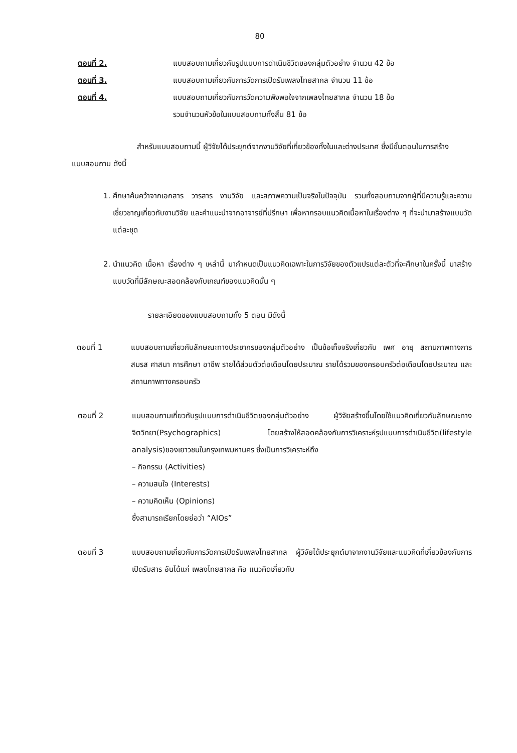80
ตอนที่ 2. แบบสอบถามเกี่ยวกับรูปแบบการดำเนินชีวิตของกลุ่มตัวอย่าง จำนวน 42 ข้อ
ตอนที่ 3. แบบสอบถามเกี่ยวกับการวัดการเปิดรับเพลงไทยสากล จำนวน 11 ข้อ
ตอนที่ 4. แบบสอบถามเกี่ยวกับการวัดความพึงพอใจจากเพลงไทยสากล จำนวน 18 ข้อ
รวมจำนวนหัวข้อในแบบสอบถามทั้งสิ้น 81 ข้อ
สำหรับแบบสอบถามนี้ ผู้วิจัยได้ประยุกต์จากงานวิจัยที่เกี่ยวข้องทั้งในและต่างประเทศ ซึ่งมีขั้นตอนในการสร้างแบบสอบถาม ดังนี้
1. ศึกษาค้นคว้าจากเอกสาร วารสาร งานวิจัย และสภาพความเป็นจริงในปัจจุบัน รวมทั้งสอบถามจากผู้ที่มีความรู้และความเชี่ยวชาญเกี่ยวกับงานวิจัย และคำแนะนำจากอาจารย์ที่ปรึกษา เพื่อหากรอบแนวคิดเนื้อหาในเรื่องต่าง ๆ ที่จะนำมาสร้างแบบวัดแต่ละชุด
2. นำแนวคิด เนื้อหา เรื่องต่าง ๆ เหล่านี้ มากำหนดเป็นแนวคิดเฉพาะในการวิจัยของตัวแปรแต่ละตัวที่จะศึกษาในครั้งนี้ มาสร้างแบบวัดที่มีลักษณะสอดคล้องกับเกณฑ์ของแนวคิดนั้น ๆ
รายละเอียดของแบบสอบถามทั้ง 5 ตอน มีดังนี้
ตอนที่ 1 แบบสอบถามเกี่ยวกับลักษณะทางประชากรของกลุ่มตัวอย่าง เป็นข้อเท็จจริงเกี่ยวกับ เพศ อายุ สถานภาพทางการสมรส ศาสนา การศึกษา อาชีพ รายได้ส่วนตัวต่อเดือนโดยประมาณ รายได้รวมของครอบครัวต่อเดือนโดยประมาณ และสถานภาพทางครอบครัว
ตอนที่ 2 แบบสอบถามเกี่ยวกับรูปแบบการดำเนินชีวิตของกลุ่มตัวอย่าง ผู้วิจัยสร้างขึ้นโดยใช้แนวคิดเกี่ยวกับลักษณะทางจิตวิทยา(Psychographics) โดยสร้างให้สอดคล้องกับการวิเคราะห์รูปแบบการดำเนินชีวิต(lifestyle analysis)ของเยาวชนในกรุงเทพมหานคร ซึ่งเป็นการวิเคราะห์ถึง
– กิจกรรม (Activities)
– ความสนใจ (Interests)
– ความคิดเห็น (Opinions)
ซึ่งสามารถเรียกโดยย่อว่า “AIOs”
ตอนที่ 3 แบบสอบถามเกี่ยวกับการวัดการเปิดรับเพลงไทยสากล ผู้วิจัยได้ประยุกต์มาจากงานวิจัยและแนวคิดที่เกี่ยวข้องกับการเปิดรับสาร อันได้แก่ เพลงไทยสากล คือ แนวคิดเกี่ยวกับ